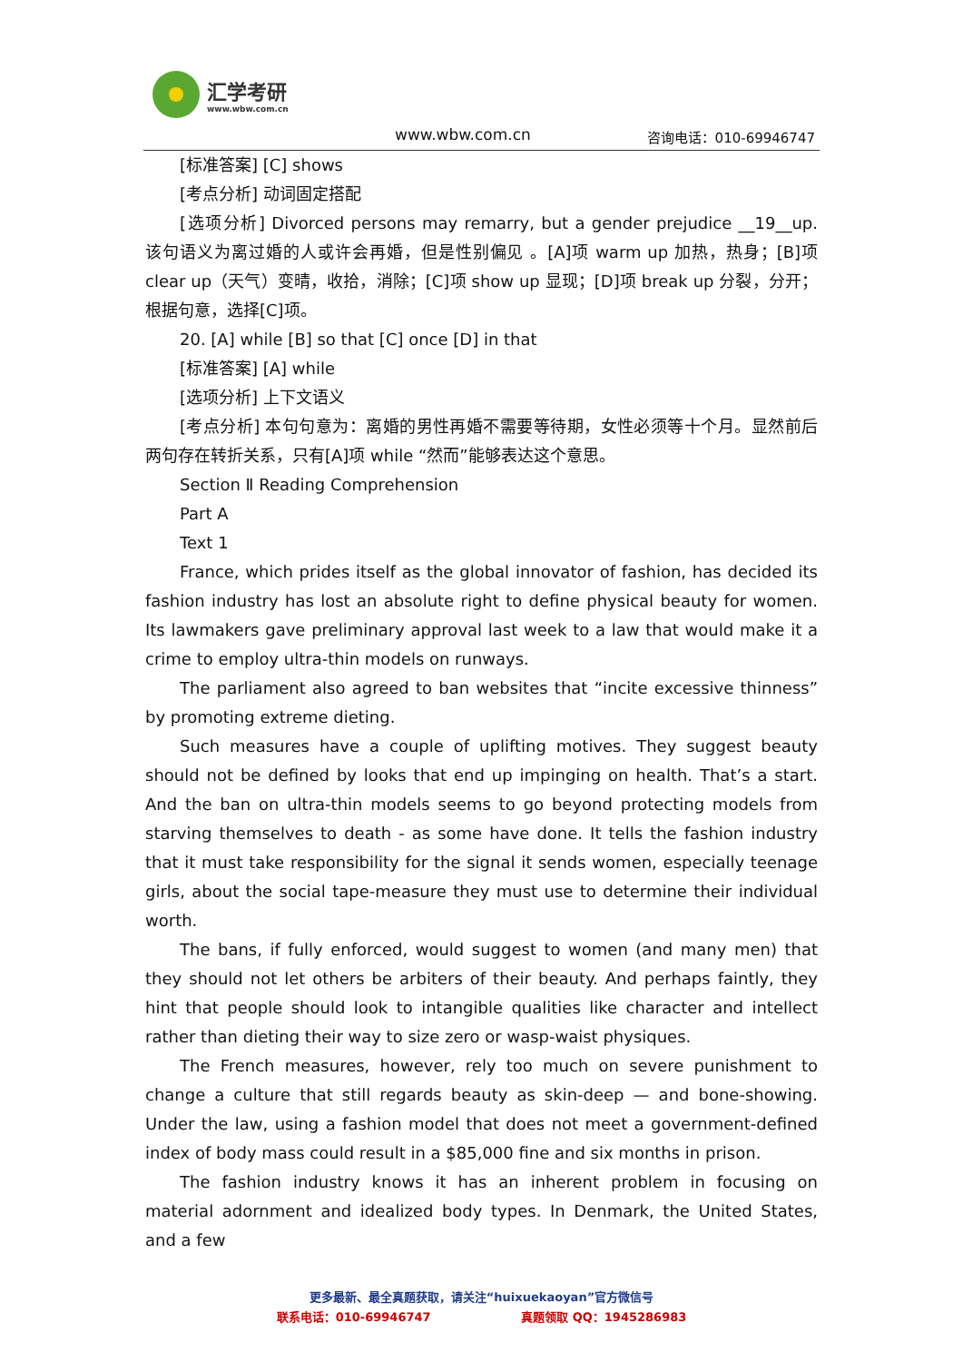汇学考研
www.wbw.com.cn
www.wbw.com.cn 咨询电话：010-69946747
[标准答案] [C] shows
[考点分析] 动词固定搭配
[选项分析] Divorced persons may remarry, but a gender prejudice __19__up. 该句语义为离过婚的人或许会再婚，但是性别偏见 。[A]项 warm up 加热，热身；[B]项 clear up（天气）变晴，收拾，消除；[C]项 show up 显现；[D]项 break up 分裂，分开；根据句意，选择[C]项。
20. [A] while [B] so that [C] once [D] in that
[标准答案] [A] while
[选项分析] 上下文语义
[考点分析] 本句句意为：离婚的男性再婚不需要等待期，女性必须等十个月。显然前后两句存在转折关系，只有[A]项 while “然而”能够表达这个意思。
Section Ⅱ Reading Comprehension
Part A
Text 1
France, which prides itself as the global innovator of fashion, has decided its fashion industry has lost an absolute right to define physical beauty for women. Its lawmakers gave preliminary approval last week to a law that would make it a crime to employ ultra-thin models on runways.
The parliament also agreed to ban websites that “incite excessive thinness” by promoting extreme dieting.
Such measures have a couple of uplifting motives. They suggest beauty should not be defined by looks that end up impinging on health. That’s a start. And the ban on ultra-thin models seems to go beyond protecting models from starving themselves to death - as some have done. It tells the fashion industry that it must take responsibility for the signal it sends women, especially teenage girls, about the social tape-measure they must use to determine their individual worth.
The bans, if fully enforced, would suggest to women (and many men) that they should not let others be arbiters of their beauty. And perhaps faintly, they hint that people should look to intangible qualities like character and intellect rather than dieting their way to size zero or wasp-waist physiques.
The French measures, however, rely too much on severe punishment to change a culture that still regards beauty as skin-deep — and bone-showing. Under the law, using a fashion model that does not meet a government-defined index of body mass could result in a $85,000 fine and six months in prison.
The fashion industry knows it has an inherent problem in focusing on material adornment and idealized body types. In Denmark, the United States, and a few
更多最新、最全真题获取，请关注“huixuekaoyan”官方微信号
联系电话：010-69946747 真题领取 QQ：1945286983